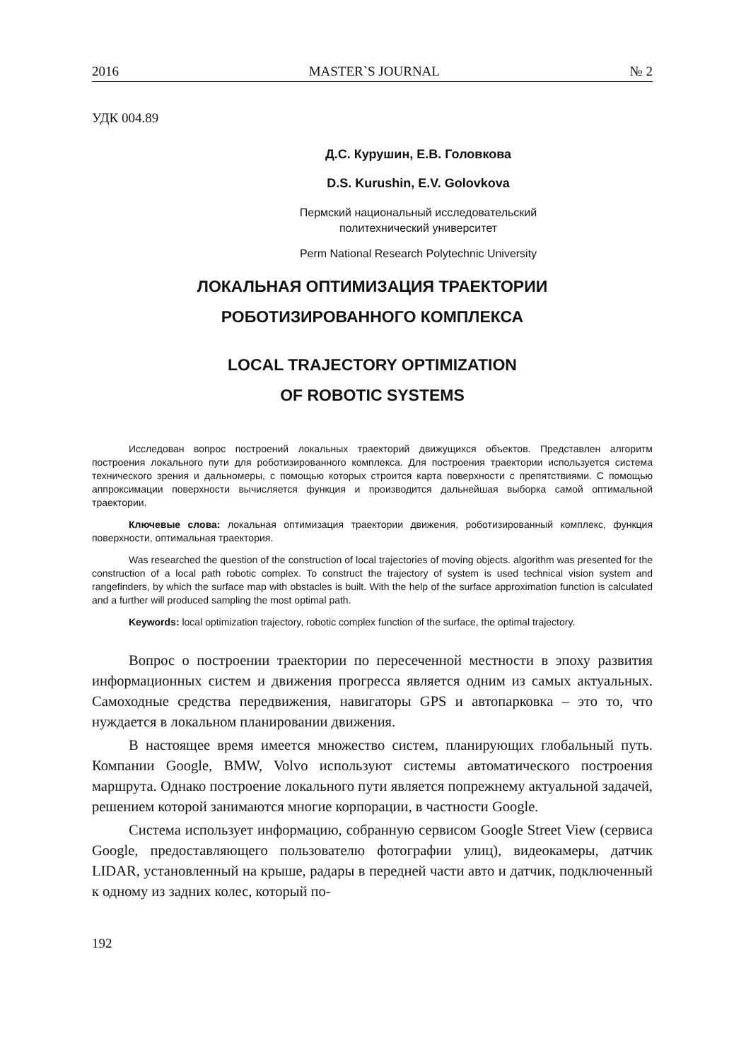2016 MASTER`S JOURNAL № 2
УДК 004.89
Д.С. Курушин, Е.В. Головкова
D.S. Kurushin, E.V. Golovkova
Пермский национальный исследовательский
политехнический университет
Perm National Research Polytechnic University
ЛОКАЛЬНАЯ ОПТИМИЗАЦИЯ ТРАЕКТОРИИ
РОБОТИЗИРОВАННОГО КОМПЛЕКСА
LOCAL TRAJECTORY OPTIMIZATION
OF ROBOTIC SYSTEMS
Исследован вопрос построений локальных траекторий движущихся объектов. Представлен алгоритм построения локального пути для роботизированного комплекса. Для построения траектории используется система технического зрения и дальномеры, с помощью которых строится карта поверхности с препятствиями. С помощью аппроксимации поверхности вычисляется функция и производится дальнейшая выборка самой оптимальной траектории.
Ключевые слова: локальная оптимизация траектории движения, роботизированный комплекс, функция поверхности, оптимальная траектория.
Was researched the question of the construction of local trajectories of moving objects. algorithm was presented for the construction of a local path robotic complex. To construct the trajectory of system is used technical vision system and rangefinders, by which the surface map with obstacles is built. With the help of the surface approximation function is calculated and a further will produced sampling the most optimal path.
Keywords: local optimization trajectory, robotic complex function of the surface, the optimal trajectory.
Вопрос о построении траектории по пересеченной местности в эпоху развития информационных систем и движения прогресса является одним из самых актуальных. Самоходные средства передвижения, навигаторы GPS и автопарковка – это то, что нуждается в локальном планировании движения.
В настоящее время имеется множество систем, планирующих глобальный путь. Компании Google, BMW, Volvo используют системы автоматического построения маршрута. Однако построение локального пути является попрежнему актуальной задачей, решением которой занимаются многие корпорации, в частности Google.
Система использует информацию, собранную сервисом Google Street View (сервиса Google, предоставляющего пользователю фотографии улиц), видеокамеры, датчик LIDAR, установленный на крыше, радары в передней части авто и датчик, подключенный к одному из задних колес, который по-
192